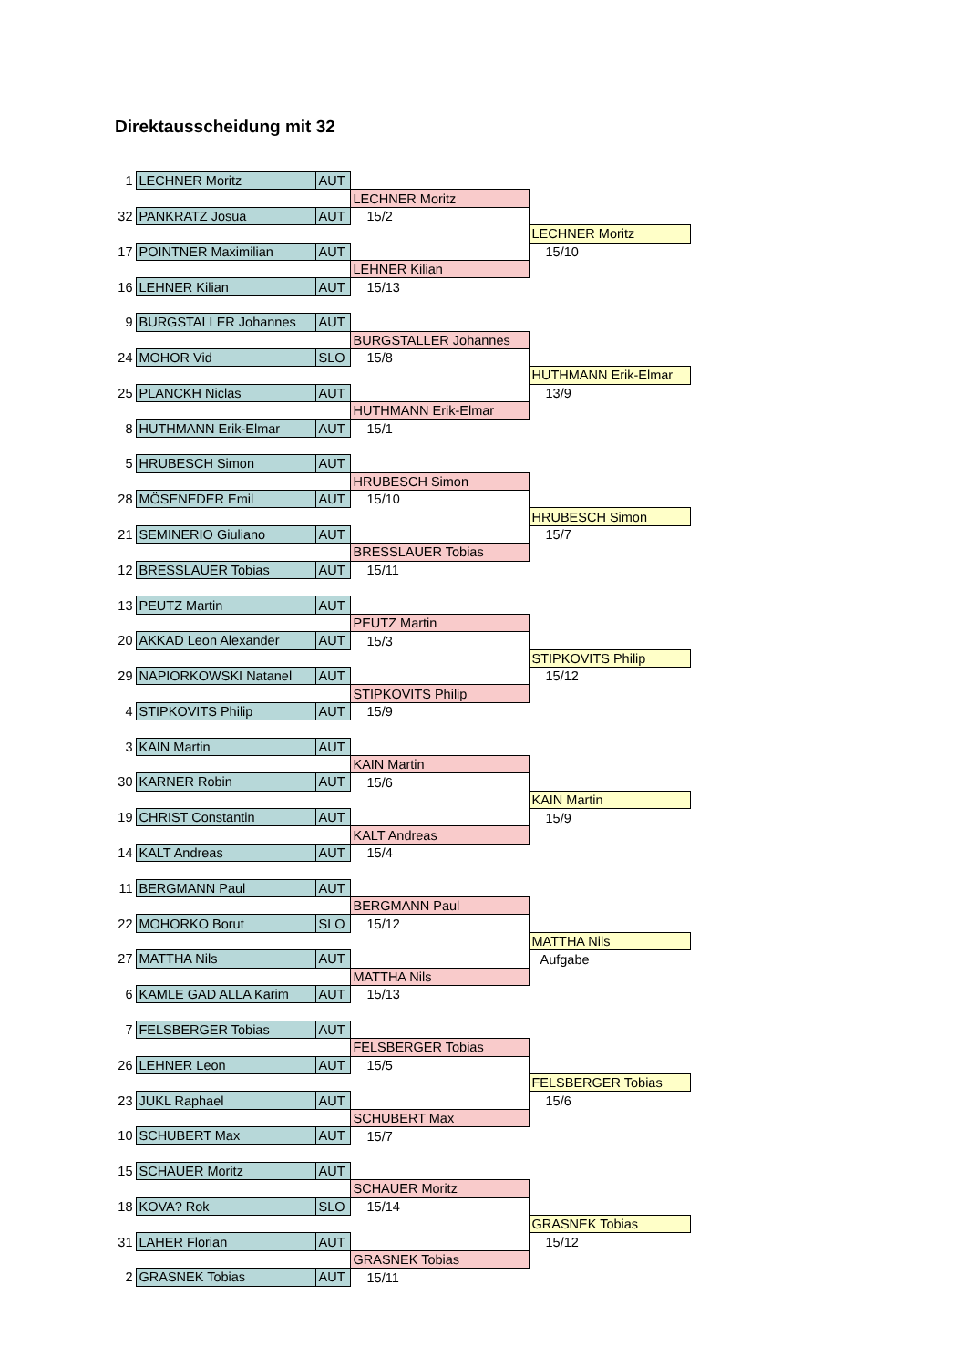Direktausscheidung mit 32
| 1 | LECHNER Moritz | AUT | | |
| | | | LECHNER Moritz | |
| 32 | PANKRATZ Josua | AUT | 15/2 | |
| | | | | LECHNER Moritz |
| 17 | POINTNER Maximilian | AUT | | 15/10 |
| | | | LEHNER Kilian | |
| 16 | LEHNER Kilian | AUT | 15/13 | |
| 9 | BURGSTALLER Johannes | AUT | | |
| | | | BURGSTALLER Johannes | |
| 24 | MOHOR Vid | SLO | 15/8 | |
| | | | | HUTHMANN Erik-Elmar |
| 25 | PLANCKH Niclas | AUT | | 13/9 |
| | | | HUTHMANN Erik-Elmar | |
| 8 | HUTHMANN Erik-Elmar | AUT | 15/1 | |
| 5 | HRUBESCH Simon | AUT | | |
| | | | HRUBESCH Simon | |
| 28 | MÖSENEDER Emil | AUT | 15/10 | |
| | | | | HRUBESCH Simon |
| 21 | SEMINERIO Giuliano | AUT | | 15/7 |
| | | | BRESSLAUER Tobias | |
| 12 | BRESSLAUER Tobias | AUT | 15/11 | |
| 13 | PEUTZ Martin | AUT | | |
| | | | PEUTZ Martin | |
| 20 | AKKAD Leon Alexander | AUT | 15/3 | |
| | | | | STIPKOVITS Philip |
| 29 | NAPIORKOWSKI Natanel | AUT | | 15/12 |
| | | | STIPKOVITS Philip | |
| 4 | STIPKOVITS Philip | AUT | 15/9 | |
| 3 | KAIN Martin | AUT | | |
| | | | KAIN Martin | |
| 30 | KARNER Robin | AUT | 15/6 | |
| | | | | KAIN Martin |
| 19 | CHRIST Constantin | AUT | | 15/9 |
| | | | KALT Andreas | |
| 14 | KALT Andreas | AUT | 15/4 | |
| 11 | BERGMANN Paul | AUT | | |
| | | | BERGMANN Paul | |
| 22 | MOHORKO Borut | SLO | 15/12 | |
| | | | | MATTHA Nils |
| 27 | MATTHA Nils | AUT | | Aufgabe |
| | | | MATTHA Nils | |
| 6 | KAMLE GAD ALLA Karim | AUT | 15/13 | |
| 7 | FELSBERGER Tobias | AUT | | |
| | | | FELSBERGER Tobias | |
| 26 | LEHNER Leon | AUT | 15/5 | |
| | | | | FELSBERGER Tobias |
| 23 | JUKL Raphael | AUT | | 15/6 |
| | | | SCHUBERT Max | |
| 10 | SCHUBERT Max | AUT | 15/7 | |
| 15 | SCHAUER Moritz | AUT | | |
| | | | SCHAUER Moritz | |
| 18 | KOVA? Rok | SLO | 15/14 | |
| | | | | GRASNEK Tobias |
| 31 | LAHER Florian | AUT | | 15/12 |
| | | | GRASNEK Tobias | |
| 2 | GRASNEK Tobias | AUT | 15/11 | |